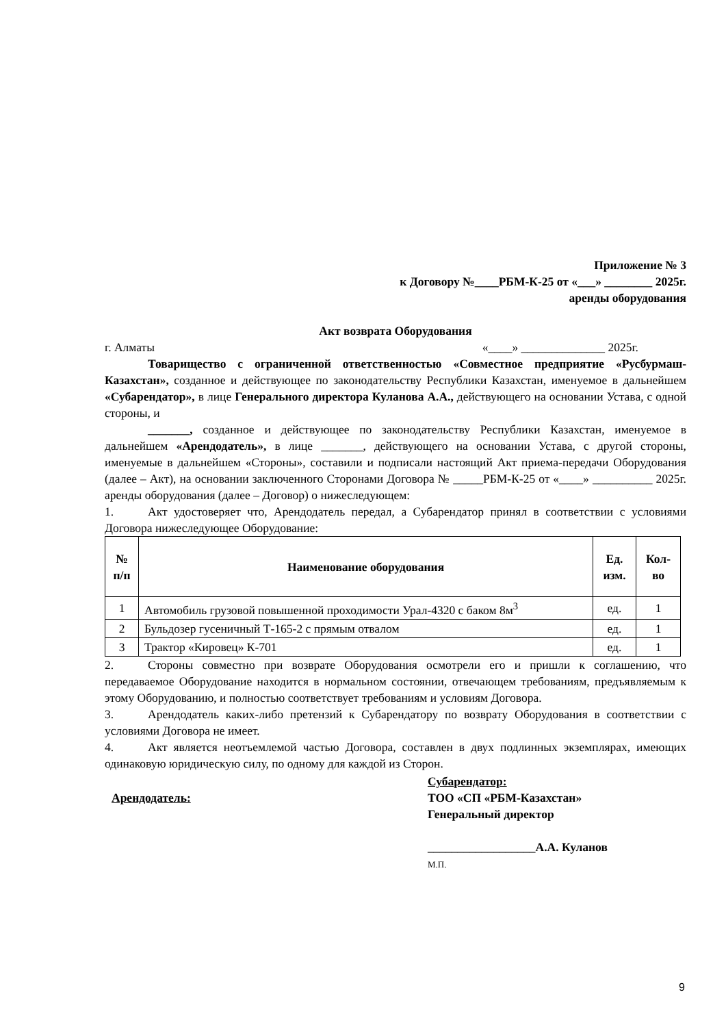Приложение № 3
к Договору №____РБМ-К-25 от «___» ________ 2025г.
аренды оборудования
Акт возврата Оборудования
г. Алматы «____» ______________ 2025г.
Товарищество с ограниченной ответственностью «Совместное предприятие «Русбурмаш-Казахстан», созданное и действующее по законодательству Республики Казахстан, именуемое в дальнейшем «Субарендатор», в лице Генерального директора Куланова А.А., действующего на основании Устава, с одной стороны, и
_______, созданное и действующее по законодательству Республики Казахстан, именуемое в дальнейшем «Арендодатель», в лице _______, действующего на основании Устава, с другой стороны, именуемые в дальнейшем «Стороны», составили и подписали настоящий Акт приема-передачи Оборудования (далее – Акт), на основании заключенного Сторонами Договора № _____РБМ-К-25 от «____» __________ 2025г. аренды оборудования (далее – Договор) о нижеследующем:
1. Акт удостоверяет что, Арендодатель передал, а Субарендатор принял в соответствии с условиями Договора нижеследующее Оборудование:
| № п/п | Наименование оборудования | Ед. изм. | Кол-во |
| --- | --- | --- | --- |
| 1 | Автомобиль грузовой повышенной проходимости Урал-4320 с баком 8м<sup>3</sup> | ед. | 1 |
| 2 | Бульдозер гусеничный Т-165-2 с прямым отвалом | ед. | 1 |
| 3 | Трактор «Кировец» К-701 | ед. | 1 |
2. Стороны совместно при возврате Оборудования осмотрели его и пришли к соглашению, что передаваемое Оборудование находится в нормальном состоянии, отвечающем требованиям, предъявляемым к этому Оборудованию, и полностью соответствует требованиям и условиям Договора.
3. Арендодатель каких-либо претензий к Субарендатору по возврату Оборудования в соответствии с условиями Договора не имеет.
4. Акт является неотъемлемой частью Договора, составлен в двух подлинных экземплярах, имеющих одинаковую юридическую силу, по одному для каждой из Сторон.
Арендодатель:
Субарендатор:
ТОО «СП «РБМ-Казахстан»
Генеральный директор
__________________А.А. Куланов
М.П.
9